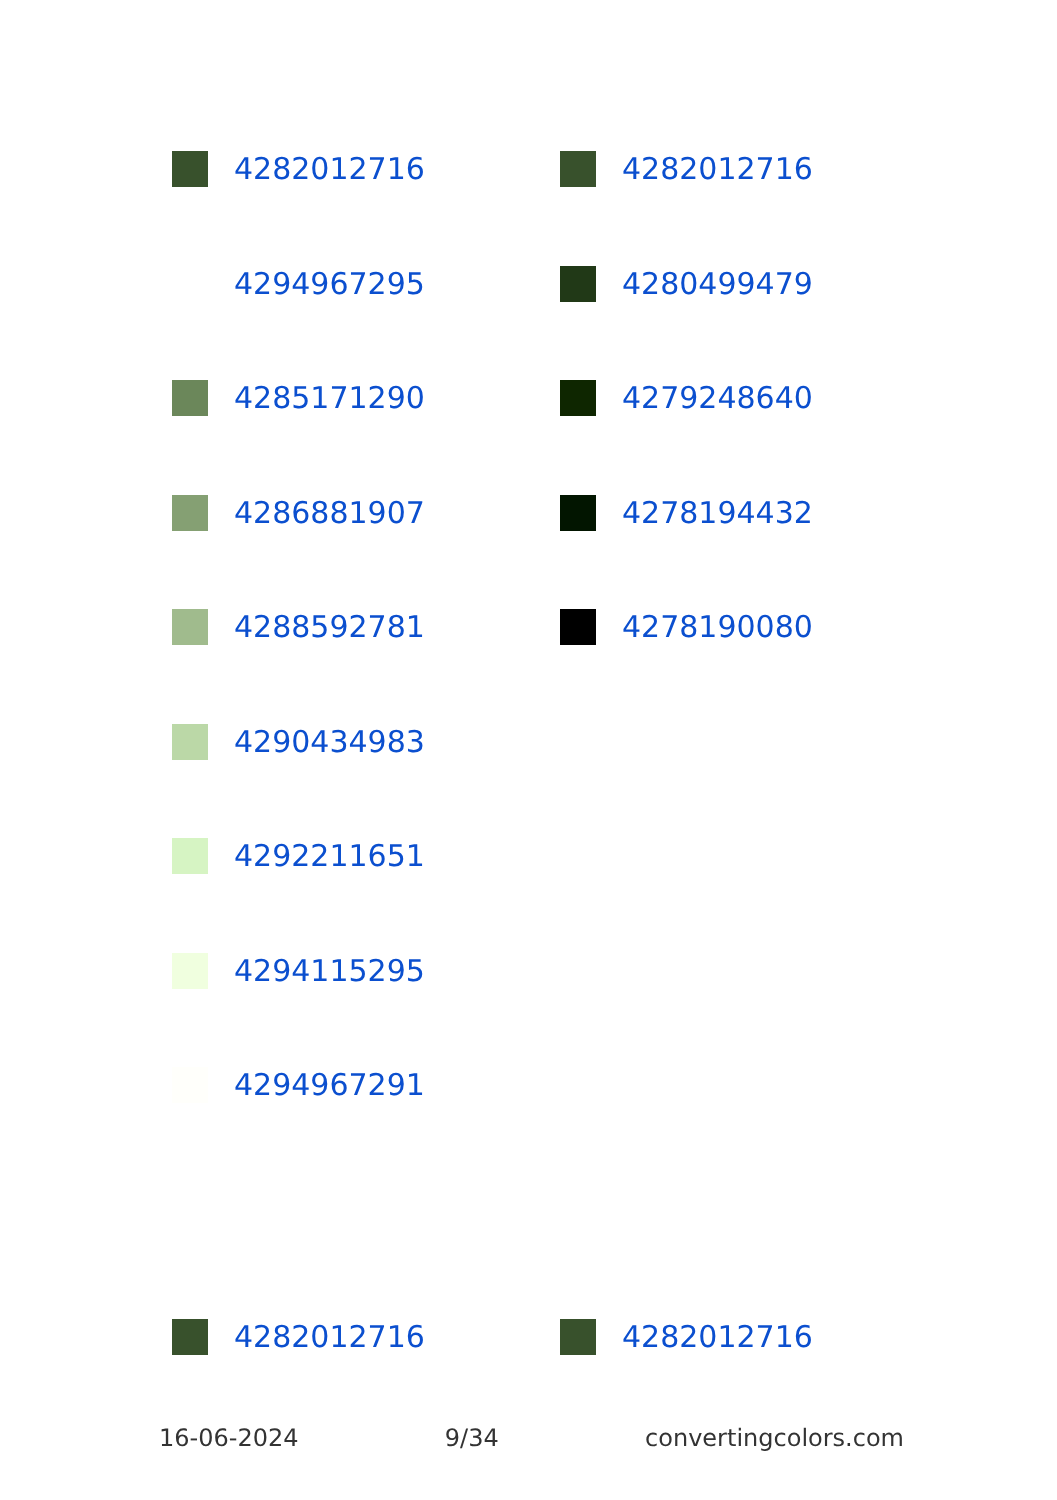4282012716
4294967295
4285171290
4286881907
4288592781
4290434983
4292211651
4294115295
4294967291
4282012716
4280499479
4279248640
4278194432
4278190080
4282012716 4282012716
16-06-2024 9/34 convertingcolors.com